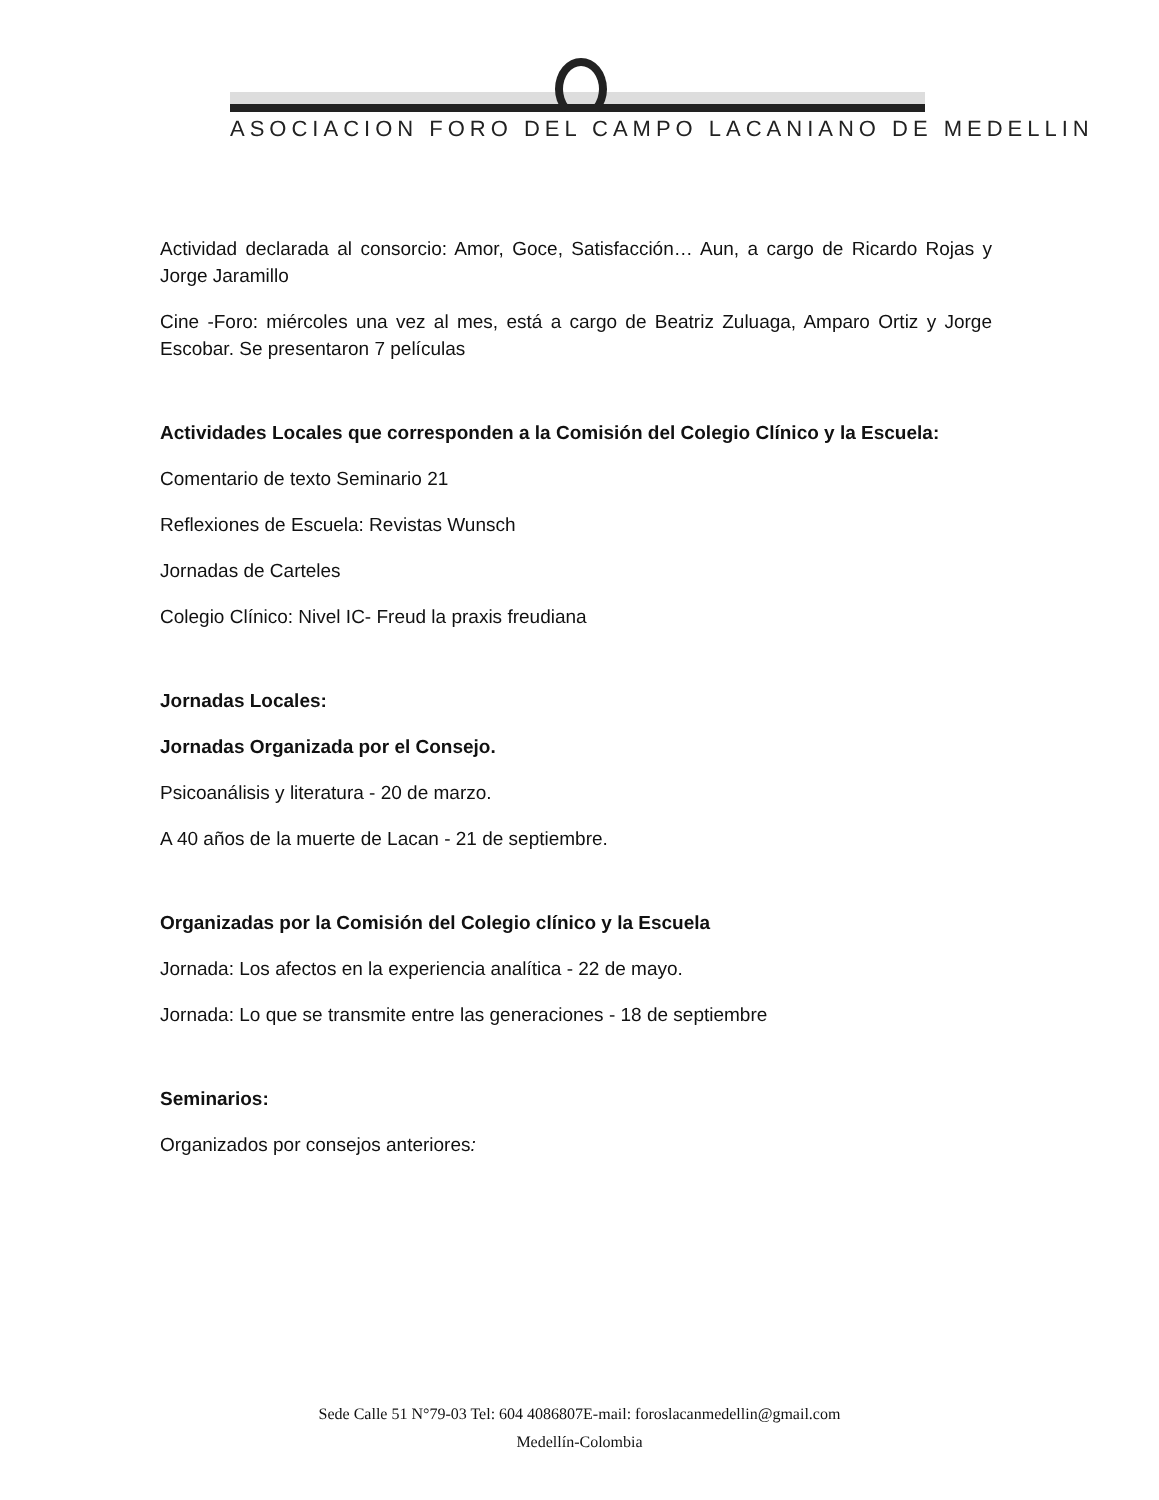ASOCIACION FORO DEL CAMPO LACANIANO DE MEDELLIN
Actividad declarada al consorcio: Amor, Goce, Satisfacción… Aun, a cargo de Ricardo Rojas y Jorge Jaramillo
Cine -Foro: miércoles una vez al mes, está a cargo de Beatriz Zuluaga, Amparo Ortiz y Jorge Escobar. Se presentaron 7 películas
Actividades Locales que corresponden a la Comisión del Colegio Clínico y la Escuela:
Comentario de texto Seminario 21
Reflexiones de Escuela: Revistas Wunsch
Jornadas de Carteles
Colegio Clínico: Nivel IC- Freud la praxis freudiana
Jornadas Locales:
Jornadas Organizada por el Consejo.
Psicoanálisis y literatura - 20 de marzo.
A 40 años de la muerte de Lacan - 21 de septiembre.
Organizadas por la Comisión del Colegio clínico y la Escuela
Jornada: Los afectos en la experiencia analítica - 22 de mayo.
Jornada: Lo que se transmite entre las generaciones - 18 de septiembre
Seminarios:
Organizados por consejos anteriores:
Sede Calle 51 N°79-03 Tel: 604 4086807E-mail: foroslacanmedellin@gmail.com
Medellín-Colombia